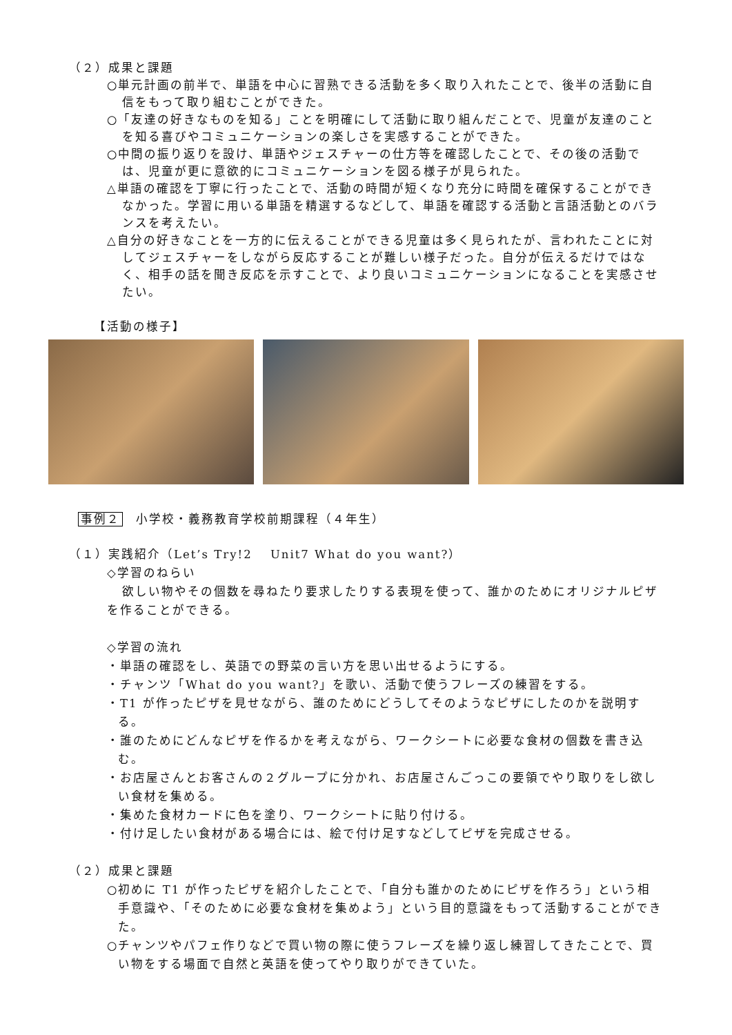（２）成果と課題
○単元計画の前半で、単語を中心に習熟できる活動を多く取り入れたことで、後半の活動に自信をもって取り組むことができた。
○「友達の好きなものを知る」ことを明確にして活動に取り組んだことで、児童が友達のことを知る喜びやコミュニケーションの楽しさを実感することができた。
○中間の振り返りを設け、単語やジェスチャーの仕方等を確認したことで、その後の活動では、児童が更に意欲的にコミュニケーションを図る様子が見られた。
△単語の確認を丁寧に行ったことで、活動の時間が短くなり充分に時間を確保することができなかった。学習に用いる単語を精選するなどして、単語を確認する活動と言語活動とのバランスを考えたい。
△自分の好きなことを一方的に伝えることができる児童は多く見られたが、言われたことに対してジェスチャーをしながら反応することが難しい様子だった。自分が伝えるだけではなく、相手の話を聞き反応を示すことで、より良いコミュニケーションになることを実感させたい。
【活動の様子】
事例２　小学校・義務教育学校前期課程（４年生）
（１）実践紹介（Let’s Try!2　 Unit7 What do you want?）
◇学習のねらい
欲しい物やその個数を尋ねたり要求したりする表現を使って、誰かのためにオリジナルピザを作ることができる。
◇学習の流れ
・単語の確認をし、英語での野菜の言い方を思い出せるようにする。
・チャンツ「What do you want?」を歌い、活動で使うフレーズの練習をする。
・T1 が作ったピザを見せながら、誰のためにどうしてそのようなピザにしたのかを説明する。
・誰のためにどんなピザを作るかを考えながら、ワークシートに必要な食材の個数を書き込む。
・お店屋さんとお客さんの２グループに分かれ、お店屋さんごっこの要領でやり取りをし欲しい食材を集める。
・集めた食材カードに色を塗り、ワークシートに貼り付ける。
・付け足したい食材がある場合には、絵で付け足すなどしてピザを完成させる。
（２）成果と課題
○初めに T1 が作ったピザを紹介したことで、「自分も誰かのためにピザを作ろう」という相手意識や、「そのために必要な食材を集めよう」という目的意識をもって活動することができた。
○チャンツやパフェ作りなどで買い物の際に使うフレーズを繰り返し練習してきたことで、買い物をする場面で自然と英語を使ってやり取りができていた。